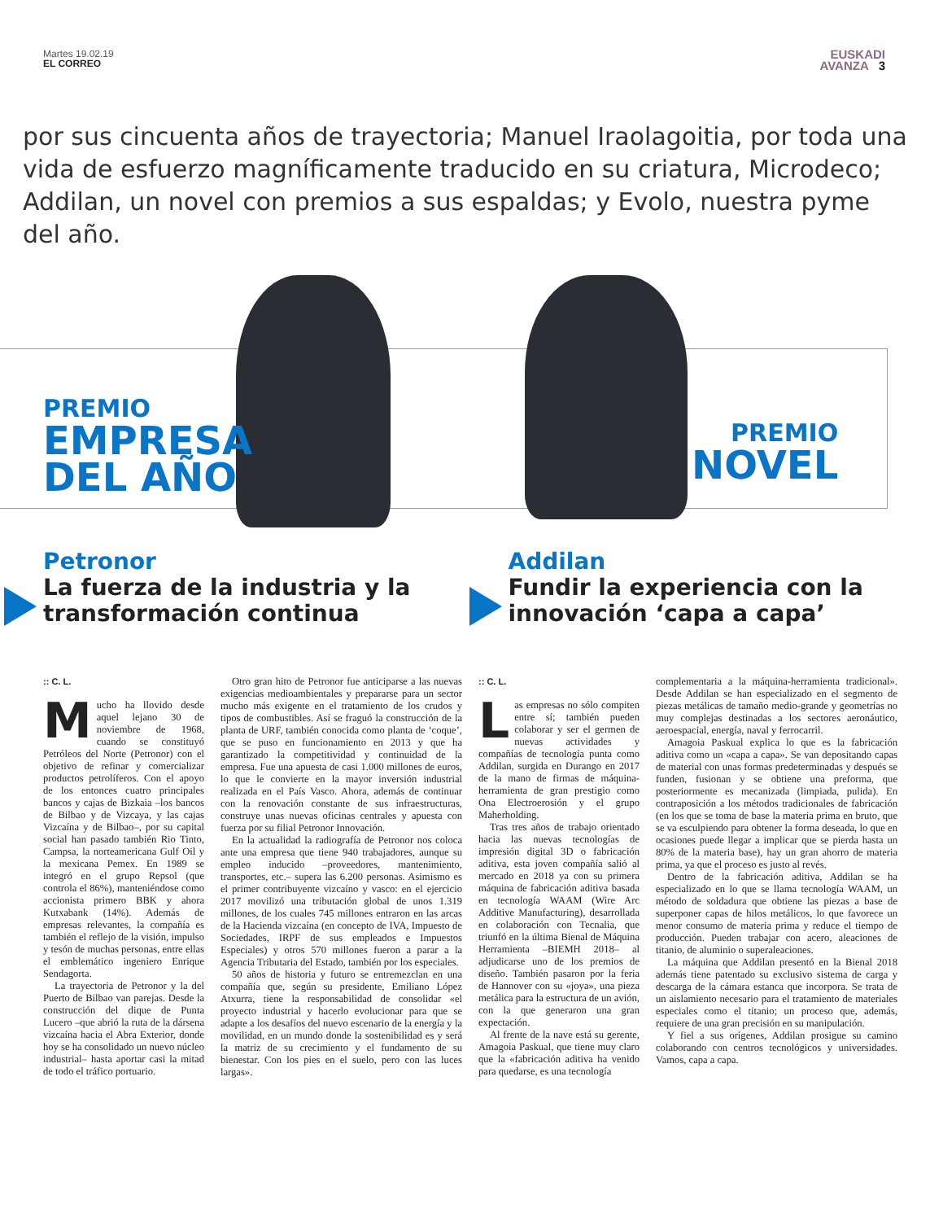Martes 19.02.19
EL CORREO
EUSKADI
AVANZA 3
por sus cincuenta años de trayectoria; Manuel Iraolagoitia, por toda una vida de esfuerzo magníficamente traducido en su criatura, Microdeco; Addilan, un novel con premios a sus espaldas; y Evolo, nuestra pyme del año.
PREMIO
EMPRESA
DEL AÑO
PREMIO
NOVEL
Petronor
La fuerza de la industria y la transformación continua
Addilan
Fundir la experiencia con la innovación ‘capa a capa’
:: C. L.
Mucho ha llovido desde aquel lejano 30 de noviembre de 1968, cuando se constituyó Petróleos del Norte (Petronor) con el objetivo de refinar y comercializar productos petrolíferos. Con el apoyo de los entonces cuatro principales bancos y cajas de Bizkaia –los bancos de Bilbao y de Vizcaya, y las cajas Vizcaína y de Bilbao–, por su capital social han pasado también Rio Tinto, Campsa, la norteamericana Gulf Oil y la mexicana Pemex. En 1989 se integró en el grupo Repsol (que controla el 86%), manteniéndose como accionista primero BBK y ahora Kutxabank (14%). Además de empresas relevantes, la compañía es también el reflejo de la visión, impulso y tesón de muchas personas, entre ellas el emblemático ingeniero Enrique Sendagorta.
La trayectoria de Petronor y la del Puerto de Bilbao van parejas. Desde la construcción del dique de Punta Lucero –que abrió la ruta de la dársena vizcaína hacia el Abra Exterior, donde hoy se ha consolidado un nuevo núcleo industrial– hasta aportar casi la mitad de todo el tráfico portuario.
Otro gran hito de Petronor fue anticiparse a las nuevas exigencias medioambientales y prepararse para un sector mucho más exigente en el tratamiento de los crudos y tipos de combustibles. Así se fraguó la construcción de la planta de URF, también conocida como planta de ‘coque’, que se puso en funcionamiento en 2013 y que ha garantizado la competitividad y continuidad de la empresa. Fue una apuesta de casi 1.000 millones de euros, lo que le convierte en la mayor inversión industrial realizada en el País Vasco. Ahora, además de continuar con la renovación constante de sus infraestructuras, construye unas nuevas oficinas centrales y apuesta con fuerza por su filial Petronor Innovación.
En la actualidad la radiografía de Petronor nos coloca ante una empresa que tiene 940 trabajadores, aunque su empleo inducido –proveedores, mantenimiento, transportes, etc.– supera las 6.200 personas. Asimismo es el primer contribuyente vizcaíno y vasco: en el ejercicio 2017 movilizó una tributación global de unos 1.319 millones, de los cuales 745 millones entraron en las arcas de la Hacienda vizcaína (en concepto de IVA, Impuesto de Sociedades, IRPF de sus empleados e Impuestos Especiales) y otros 570 millones fueron a parar a la Agencia Tributaria del Estado, también por los especiales.
50 años de historia y futuro se entremezclan en una compañía que, según su presidente, Emiliano López Atxurra, tiene la responsabilidad de consolidar «el proyecto industrial y hacerlo evolucionar para que se adapte a los desafíos del nuevo escenario de la energía y la movilidad, en un mundo donde la sostenibilidad es y será la matriz de su crecimiento y el fundamento de su bienestar. Con los pies en el suelo, pero con las luces largas».
:: C. L.
Las empresas no sólo compiten entre sí; también pueden colaborar y ser el germen de nuevas actividades y compañías de tecnología punta como Addilan, surgida en Durango en 2017 de la mano de firmas de máquina-herramienta de gran prestigio como Ona Electroerosión y el grupo Maherholding.
Tras tres años de trabajo orientado hacia las nuevas tecnologías de impresión digital 3D o fabricación aditiva, esta joven compañía salió al mercado en 2018 ya con su primera máquina de fabricación aditiva basada en tecnología WAAM (Wire Arc Additive Manufacturing), desarrollada en colaboración con Tecnalia, que triunfó en la última Bienal de Máquina Herramienta –BIEMH 2018– al adjudicarse uno de los premios de diseño. También pasaron por la feria de Hannover con su «joya», una pieza metálica para la estructura de un avión, con la que generaron una gran expectación.
Al frente de la nave está su gerente, Amagoia Paskual, que tiene muy claro que la «fabricación aditiva ha venido para quedarse, es una tecnología
complementaria a la máquina-herramienta tradicional». Desde Addilan se han especializado en el segmento de piezas metálicas de tamaño medio-grande y geometrías no muy complejas destinadas a los sectores aeronáutico, aeroespacial, energía, naval y ferrocarril.
Amagoia Paskual explica lo que es la fabricación aditiva como un «capa a capa». Se van depositando capas de material con unas formas predeterminadas y después se funden, fusionan y se obtiene una preforma, que posteriormente es mecanizada (limpiada, pulida). En contraposición a los métodos tradicionales de fabricación (en los que se toma de base la materia prima en bruto, que se va esculpiendo para obtener la forma deseada, lo que en ocasiones puede llegar a implicar que se pierda hasta un 80% de la materia base), hay un gran ahorro de materia prima, ya que el proceso es justo al revés.
Dentro de la fabricación aditiva, Addilan se ha especializado en lo que se llama tecnología WAAM, un método de soldadura que obtiene las piezas a base de superponer capas de hilos metálicos, lo que favorece un menor consumo de materia prima y reduce el tiempo de producción. Pueden trabajar con acero, aleaciones de titanio, de aluminio o superaleaciones.
La máquina que Addilan presentó en la Bienal 2018 además tiene patentado su exclusivo sistema de carga y descarga de la cámara estanca que incorpora. Se trata de un aislamiento necesario para el tratamiento de materiales especiales como el titanio; un proceso que, además, requiere de una gran precisión en su manipulación.
Y fiel a sus orígenes, Addilan prosigue su camino colaborando con centros tecnológicos y universidades. Vamos, capa a capa.